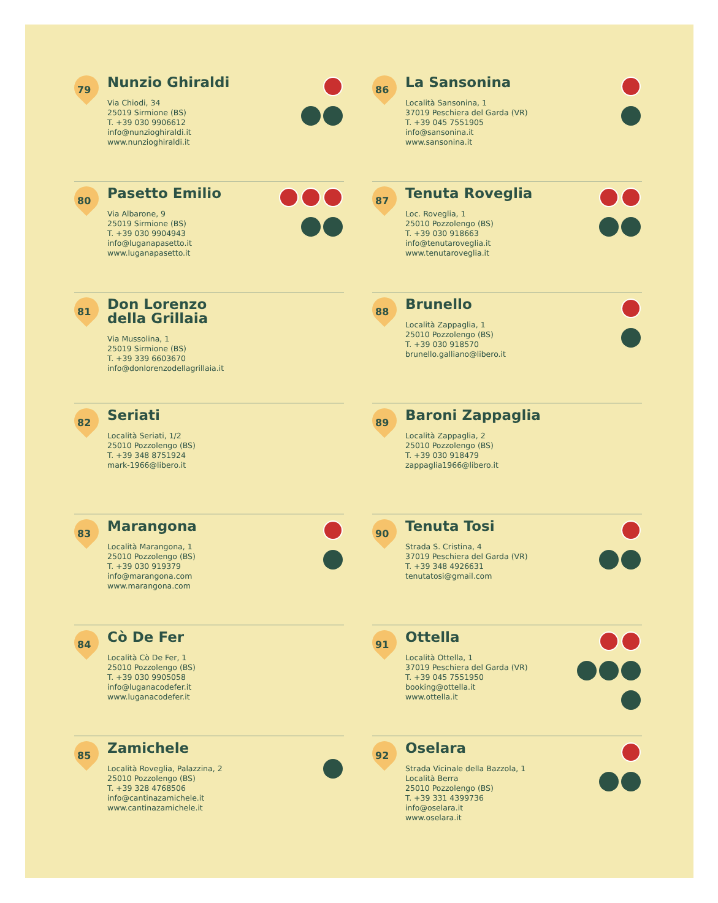79
Nunzio Ghiraldi
Via Chiodi, 34
25019 Sirmione (BS)
T. +39 030 9906612
info@nunzioghiraldi.it
www.nunzioghiraldi.it
80
Pasetto Emilio
Via Albarone, 9
25019 Sirmione (BS)
T. +39 030 9904943
info@luganapasetto.it
www.luganapasetto.it
81
Don Lorenzo
della Grillaia
Via Mussolina, 1
25019 Sirmione (BS)
T. +39 339 6603670
info@donlorenzodellagrillaia.it
82
Seriati
Località Seriati, 1/2
25010 Pozzolengo (BS)
T. +39 348 8751924
mark-1966@libero.it
83
Marangona
Località Marangona, 1
25010 Pozzolengo (BS)
T. +39 030 919379
info@marangona.com
www.marangona.com
84
Cò De Fer
Località Cò De Fer, 1
25010 Pozzolengo (BS)
T. +39 030 9905058
info@luganacodefer.it
www.luganacodefer.it
85
Zamichele
Località Roveglia, Palazzina, 2
25010 Pozzolengo (BS)
T. +39 328 4768506
info@cantinazamichele.it
www.cantinazamichele.it
86
La Sansonina
Località Sansonina, 1
37019 Peschiera del Garda (VR)
T. +39 045 7551905
info@sansonina.it
www.sansonina.it
87
Tenuta Roveglia
Loc. Roveglia, 1
25010 Pozzolengo (BS)
T. +39 030 918663
info@tenutaroveglia.it
www.tenutaroveglia.it
88
Brunello
Località Zappaglia, 1
25010 Pozzolengo (BS)
T. +39 030 918570
brunello.galliano@libero.it
89
Baroni Zappaglia
Località Zappaglia, 2
25010 Pozzolengo (BS)
T. +39 030 918479
zappaglia1966@libero.it
90
Tenuta Tosi
Strada S. Cristina, 4
37019 Peschiera del Garda (VR)
T. +39 348 4926631
tenutatosi@gmail.com
91
Ottella
Località Ottella, 1
37019 Peschiera del Garda (VR)
T. +39 045 7551950
booking@ottella.it
www.ottella.it
92
Oselara
Strada Vicinale della Bazzola, 1
Località Berra
25010 Pozzolengo (BS)
T. +39 331 4399736
info@oselara.it
www.oselara.it